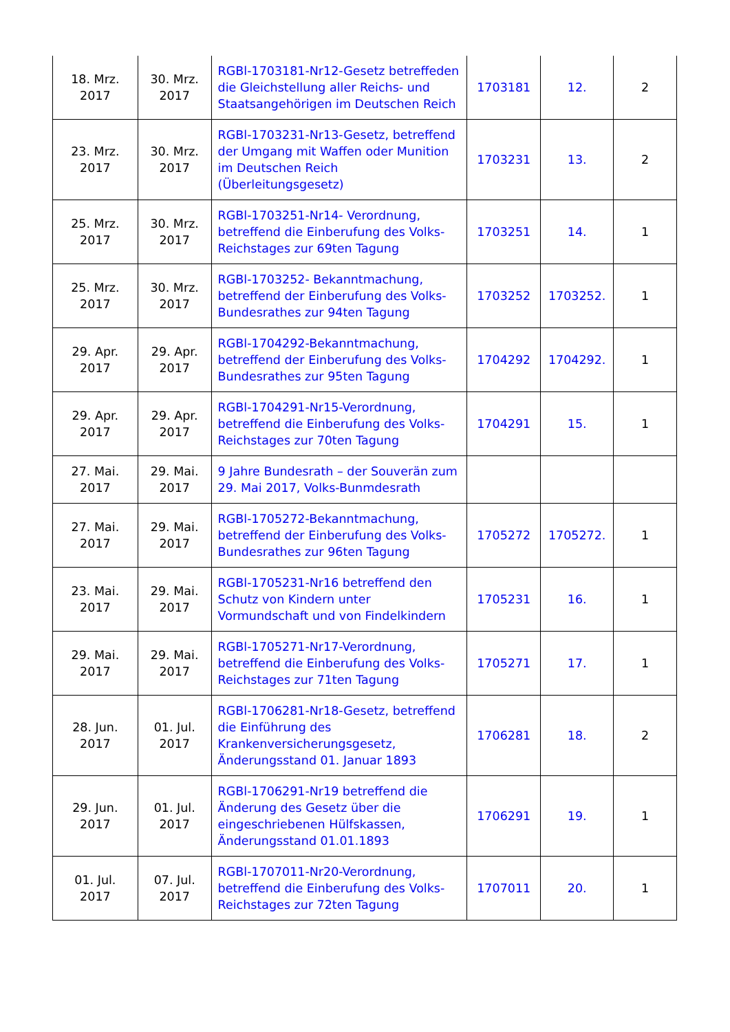| 18. Mrz. 2017 | 30. Mrz. 2017 | RGBl-1703181-Nr12-Gesetz betreffeden die Gleichstellung aller Reichs- und Staatsangehörigen im Deutschen Reich | 1703181 | 12. | 2 |
| 23. Mrz. 2017 | 30. Mrz. 2017 | RGBl-1703231-Nr13-Gesetz, betreffend der Umgang mit Waffen oder Munition im Deutschen Reich (Überleitungsgesetz) | 1703231 | 13. | 2 |
| 25. Mrz. 2017 | 30. Mrz. 2017 | RGBl-1703251-Nr14- Verordnung, betreffend die Einberufung des Volks-Reichstages zur 69ten Tagung | 1703251 | 14. | 1 |
| 25. Mrz. 2017 | 30. Mrz. 2017 | RGBl-1703252- Bekanntmachung, betreffend der Einberufung des Volks-Bundesrathes zur 94ten Tagung | 1703252 | 1703252. | 1 |
| 29. Apr. 2017 | 29. Apr. 2017 | RGBl-1704292-Bekanntmachung, betreffend der Einberufung des Volks-Bundesrathes zur 95ten Tagung | 1704292 | 1704292. | 1 |
| 29. Apr. 2017 | 29. Apr. 2017 | RGBl-1704291-Nr15-Verordnung, betreffend die Einberufung des Volks-Reichstages zur 70ten Tagung | 1704291 | 15. | 1 |
| 27. Mai. 2017 | 29. Mai. 2017 | 9 Jahre Bundesrath – der Souverän zum 29. Mai 2017, Volks-Bunmdesrath | | | |
| 27. Mai. 2017 | 29. Mai. 2017 | RGBl-1705272-Bekanntmachung, betreffend der Einberufung des Volks-Bundesrathes zur 96ten Tagung | 1705272 | 1705272. | 1 |
| 23. Mai. 2017 | 29. Mai. 2017 | RGBl-1705231-Nr16 betreffend den Schutz von Kindern unter Vormundschaft und von Findelkindern | 1705231 | 16. | 1 |
| 29. Mai. 2017 | 29. Mai. 2017 | RGBl-1705271-Nr17-Verordnung, betreffend die Einberufung des Volks-Reichstages zur 71ten Tagung | 1705271 | 17. | 1 |
| 28. Jun. 2017 | 01. Jul. 2017 | RGBl-1706281-Nr18-Gesetz, betreffend die Einführung des Krankenversicherungsgesetz, Änderungsstand 01. Januar 1893 | 1706281 | 18. | 2 |
| 29. Jun. 2017 | 01. Jul. 2017 | RGBl-1706291-Nr19 betreffend die Änderung des Gesetz über die eingeschriebenen Hülfskassen, Änderungsstand 01.01.1893 | 1706291 | 19. | 1 |
| 01. Jul. 2017 | 07. Jul. 2017 | RGBl-1707011-Nr20-Verordnung, betreffend die Einberufung des Volks-Reichstages zur 72ten Tagung | 1707011 | 20. | 1 |